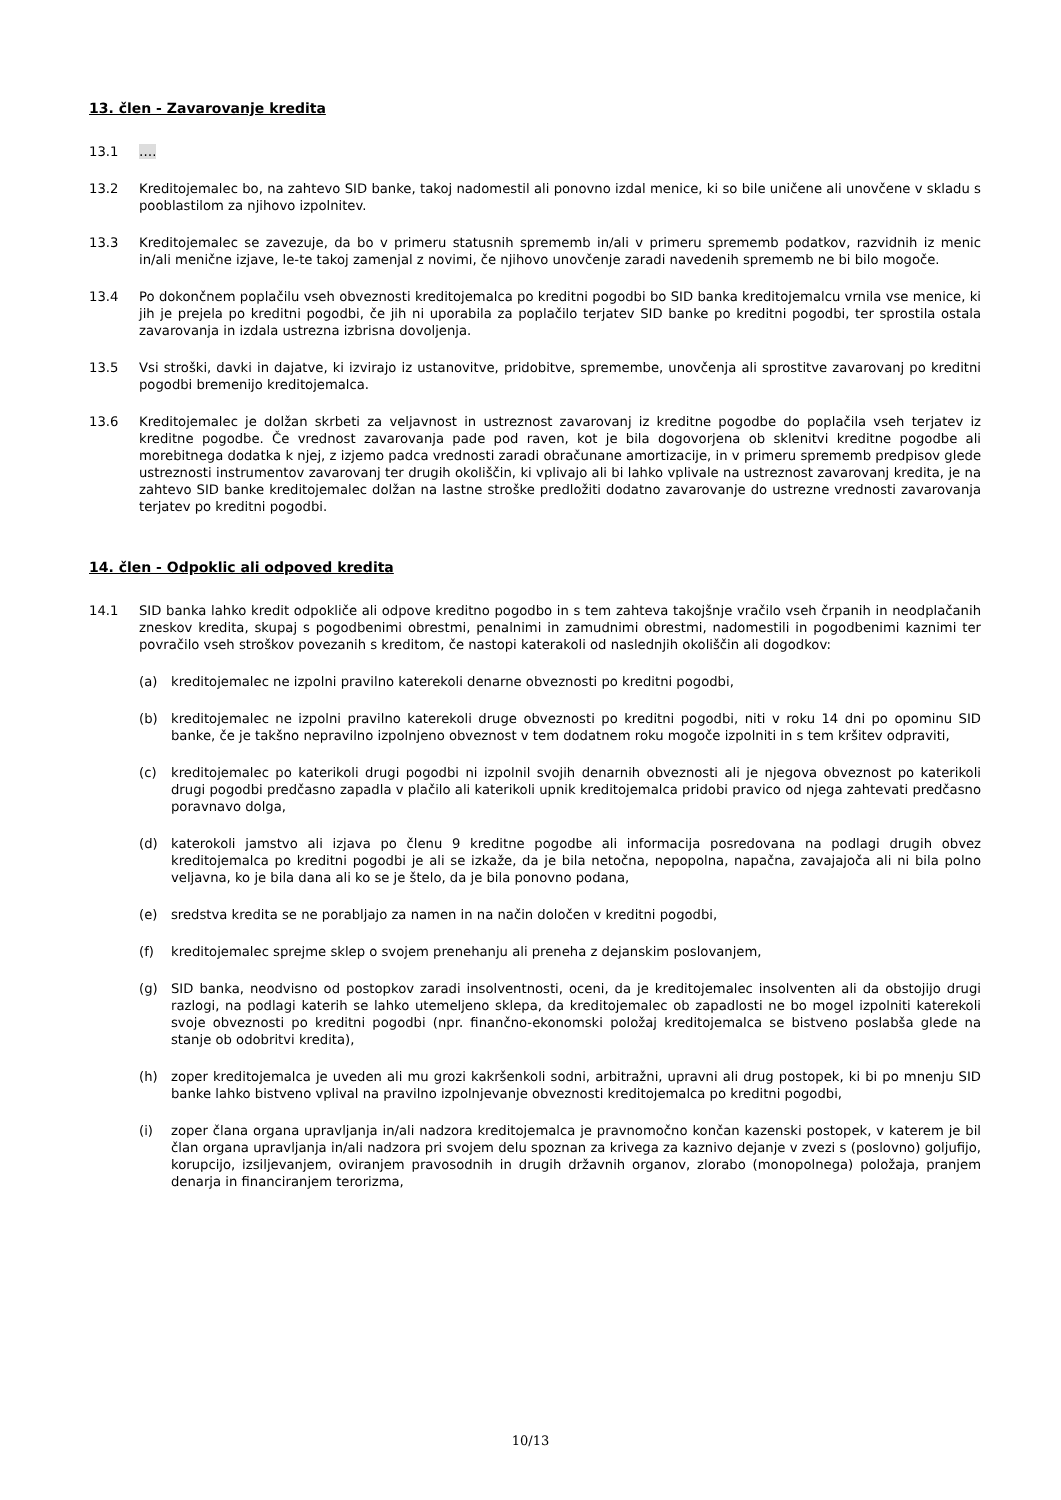13. člen - Zavarovanje kredita
13.1 ….
13.2 Kreditojemalec bo, na zahtevo SID banke, takoj nadomestil ali ponovno izdal menice, ki so bile uničene ali unovčene v skladu s pooblastilom za njihovo izpolnitev.
13.3 Kreditojemalec se zavezuje, da bo v primeru statusnih sprememb in/ali v primeru sprememb podatkov, razvidnih iz menic in/ali menične izjave, le-te takoj zamenjal z novimi, če njihovo unovčenje zaradi navedenih sprememb ne bi bilo mogoče.
13.4 Po dokončnem poplačilu vseh obveznosti kreditojemalca po kreditni pogodbi bo SID banka kreditojemalcu vrnila vse menice, ki jih je prejela po kreditni pogodbi, če jih ni uporabila za poplačilo terjatev SID banke po kreditni pogodbi, ter sprostila ostala zavarovanja in izdala ustrezna izbrisna dovoljenja.
13.5 Vsi stroški, davki in dajatve, ki izvirajo iz ustanovitve, pridobitve, spremembe, unovčenja ali sprostitve zavarovanj po kreditni pogodbi bremenijo kreditojemalca.
13.6 Kreditojemalec je dolžan skrbeti za veljavnost in ustreznost zavarovanj iz kreditne pogodbe do poplačila vseh terjatev iz kreditne pogodbe. Če vrednost zavarovanja pade pod raven, kot je bila dogovorjena ob sklenitvi kreditne pogodbe ali morebitnega dodatka k njej, z izjemo padca vrednosti zaradi obračunane amortizacije, in v primeru sprememb predpisov glede ustreznosti instrumentov zavarovanj ter drugih okoliščin, ki vplivajo ali bi lahko vplivale na ustreznost zavarovanj kredita, je na zahtevo SID banke kreditojemalec dolžan na lastne stroške predložiti dodatno zavarovanje do ustrezne vrednosti zavarovanja terjatev po kreditni pogodbi.
14. člen - Odpoklic ali odpoved kredita
14.1 SID banka lahko kredit odpokliče ali odpove kreditno pogodbo in s tem zahteva takojšnje vračilo vseh črpanih in neodplačanih zneskov kredita, skupaj s pogodbenimi obrestmi, penalnimi in zamudnimi obrestmi, nadomestili in pogodbenimi kaznimi ter povračilo vseh stroškov povezanih s kreditom, če nastopi katerakoli od naslednjih okoliščin ali dogodkov:
(a) kreditojemalec ne izpolni pravilno katerekoli denarne obveznosti po kreditni pogodbi,
(b) kreditojemalec ne izpolni pravilno katerekoli druge obveznosti po kreditni pogodbi, niti v roku 14 dni po opominu SID banke, če je takšno nepravilno izpolnjeno obveznost v tem dodatnem roku mogoče izpolniti in s tem kršitev odpraviti,
(c) kreditojemalec po katerikoli drugi pogodbi ni izpolnil svojih denarnih obveznosti ali je njegova obveznost po katerikoli drugi pogodbi predčasno zapadla v plačilo ali katerikoli upnik kreditojemalca pridobi pravico od njega zahtevati predčasno poravnavo dolga,
(d) katerokoli jamstvo ali izjava po členu 9 kreditne pogodbe ali informacija posredovana na podlagi drugih obvez kreditojemalca po kreditni pogodbi je ali se izkaže, da je bila netočna, nepopolna, napačna, zavajajoča ali ni bila polno veljavna, ko je bila dana ali ko se je štelo, da je bila ponovno podana,
(e) sredstva kredita se ne porabljajo za namen in na način določen v kreditni pogodbi,
(f) kreditojemalec sprejme sklep o svojem prenehanju ali preneha z dejanskim poslovanjem,
(g) SID banka, neodvisno od postopkov zaradi insolventnosti, oceni, da je kreditojemalec insolventen ali da obstojijo drugi razlogi, na podlagi katerih se lahko utemeljeno sklepa, da kreditojemalec ob zapadlosti ne bo mogel izpolniti katerekoli svoje obveznosti po kreditni pogodbi (npr. finančno-ekonomski položaj kreditojemalca se bistveno poslabša glede na stanje ob odobritvi kredita),
(h) zoper kreditojemalca je uveden ali mu grozi kakršenkoli sodni, arbitražni, upravni ali drug postopek, ki bi po mnenju SID banke lahko bistveno vplival na pravilno izpolnjevanje obveznosti kreditojemalca po kreditni pogodbi,
(i) zoper člana organa upravljanja in/ali nadzora kreditojemalca je pravnomočno končan kazenski postopek, v katerem je bil član organa upravljanja in/ali nadzora pri svojem delu spoznan za krivega za kaznivo dejanje v zvezi s (poslovno) goljufijo, korupcijo, izsiljevanjem, oviranjem pravosodnih in drugih državnih organov, zlorabo (monopolnega) položaja, pranjem denarja in financiranjem terorizma,
10/13